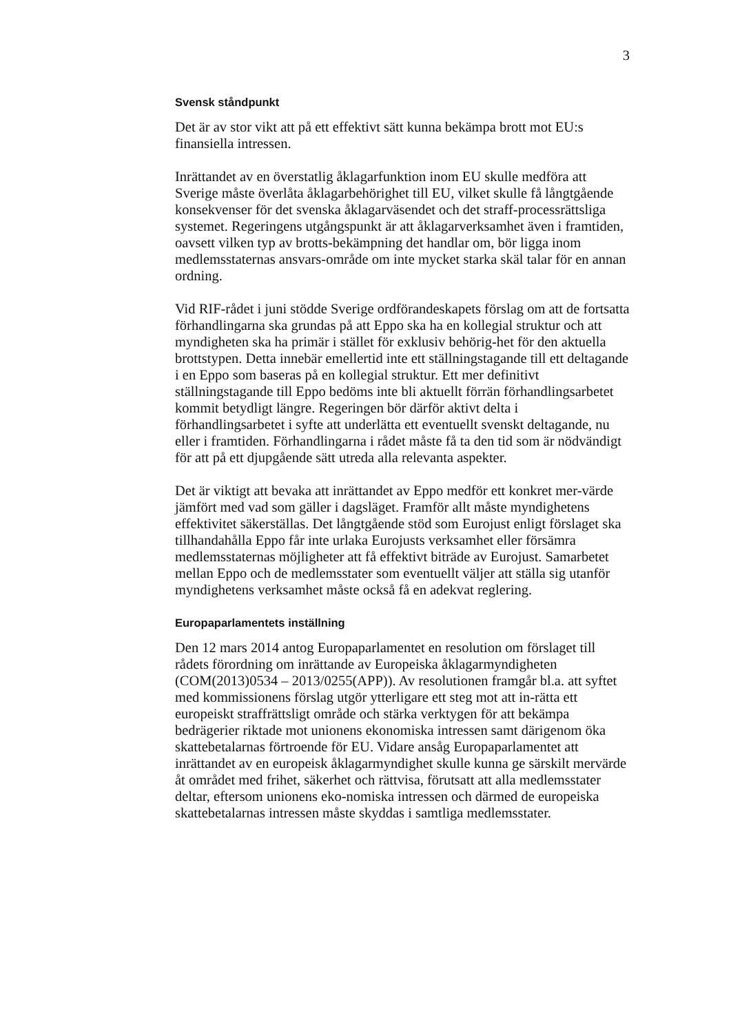3
Svensk ståndpunkt
Det är av stor vikt att på ett effektivt sätt kunna bekämpa brott mot EU:s finansiella intressen.
Inrättandet av en överstatlig åklagarfunktion inom EU skulle medföra att Sverige måste överlåta åklagarbehörighet till EU, vilket skulle få långtgående konsekvenser för det svenska åklagarväsendet och det straff-processrättsliga systemet. Regeringens utgångspunkt är att åklagarverksamhet även i framtiden, oavsett vilken typ av brotts-bekämpning det handlar om, bör ligga inom medlemsstaternas ansvars-område om inte mycket starka skäl talar för en annan ordning.
Vid RIF-rådet i juni stödde Sverige ordförandeskapets förslag om att de fortsatta förhandlingarna ska grundas på att Eppo ska ha en kollegial struktur och att myndigheten ska ha primär i stället för exklusiv behörig-het för den aktuella brottstypen. Detta innebär emellertid inte ett ställningstagande till ett deltagande i en Eppo som baseras på en kollegial struktur. Ett mer definitivt ställningstagande till Eppo bedöms inte bli aktuellt förrän förhandlingsarbetet kommit betydligt längre. Regeringen bör därför aktivt delta i förhandlingsarbetet i syfte att underlätta ett eventuellt svenskt deltagande, nu eller i framtiden. Förhandlingarna i rådet måste få ta den tid som är nödvändigt för att på ett djupgående sätt utreda alla relevanta aspekter.
Det är viktigt att bevaka att inrättandet av Eppo medför ett konkret mer-värde jämfört med vad som gäller i dagsläget. Framför allt måste myndighetens effektivitet säkerställas. Det långtgående stöd som Eurojust enligt förslaget ska tillhandahålla Eppo får inte urlaka Eurojusts verksamhet eller försämra medlemsstaternas möjligheter att få effektivt biträde av Eurojust. Samarbetet mellan Eppo och de medlemsstater som eventuellt väljer att ställa sig utanför myndighetens verksamhet måste också få en adekvat reglering.
Europaparlamentets inställning
Den 12 mars 2014 antog Europaparlamentet en resolution om förslaget till rådets förordning om inrättande av Europeiska åklagarmyndigheten (COM(2013)0534 – 2013/0255(APP)). Av resolutionen framgår bl.a. att syftet med kommissionens förslag utgör ytterligare ett steg mot att in-rätta ett europeiskt straffrättsligt område och stärka verktygen för att bekämpa bedrägerier riktade mot unionens ekonomiska intressen samt därigenom öka skattebetalarnas förtroende för EU. Vidare ansåg Europaparlamentet att inrättandet av en europeisk åklagarmyndighet skulle kunna ge särskilt mervärde åt området med frihet, säkerhet och rättvisa, förutsatt att alla medlemsstater deltar, eftersom unionens eko-nomiska intressen och därmed de europeiska skattebetalarnas intressen måste skyddas i samtliga medlemsstater.